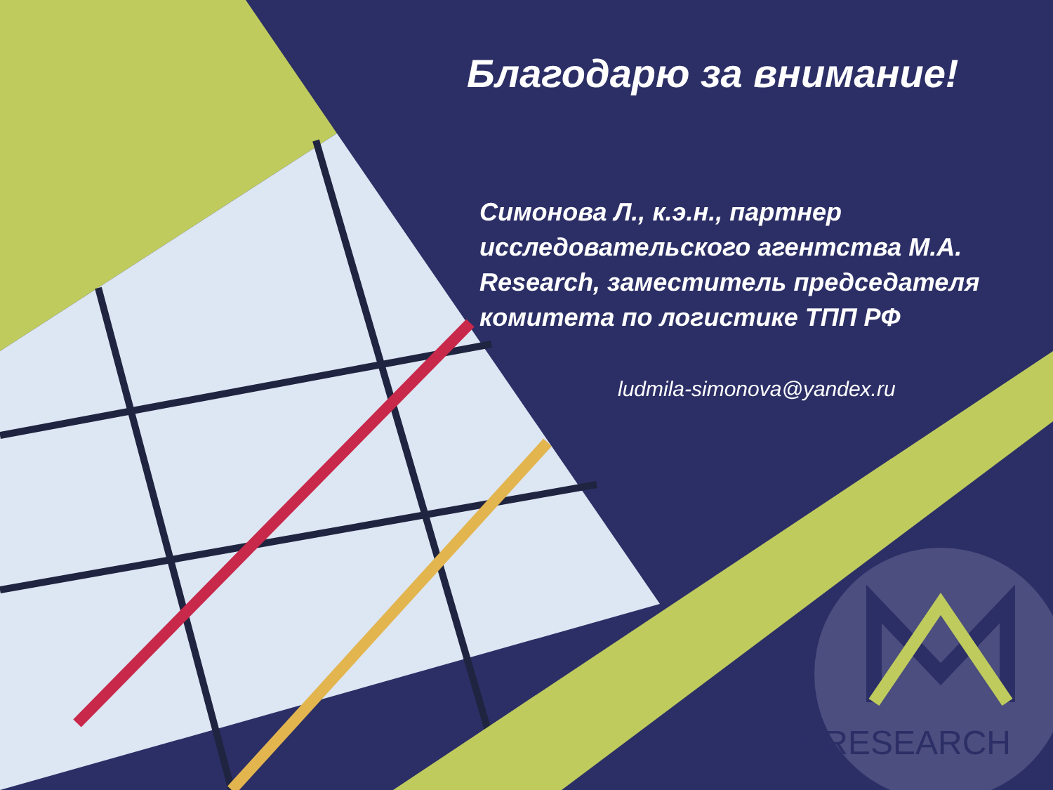Благодарю за внимание!
Симонова Л., к.э.н., партнер исследовательского агентства M.A. Research, заместитель председателя комитета по логистике ТПП РФ
ludmila-simonova@yandex.ru
M.A.RESEARCH